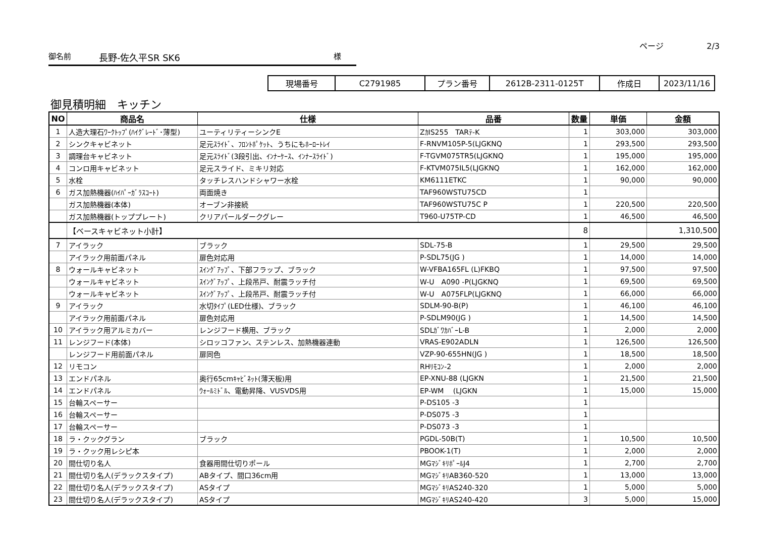ページ 2/3
御名前 長野-佐久平SR SK6 様
| 現場番号 | C2791985 | プラン番号 | 2612B-2311-0125T | 作成日 | 2023/11/16 |
御見積明細　キッチン
| NO | 商品名 | 仕様 | 品番 | 数量 | 単価 | 金額 |
| --- | --- | --- | --- | --- | --- | --- |
| 1 | 人造大理石ﾜｰｸﾄｯﾌﾟ(ﾊｲｸﾞﾚｰﾄﾞ･薄型) | ユーティリティーシンクE | ZｶIS255 TARﾃ-K | 1 | 303,000 | 303,000 |
| 2 | シンクキャビネット | 足元ｽﾗｲﾄﾞ、ﾌﾛﾝﾄﾎﾟｹｯﾄ、うちにもﾎｰﾛｰﾄﾚｲ | F-RNVM105P-5(LJGKNQ | 1 | 293,500 | 293,500 |
| 3 | 調理台キャビネット | 足元ｽﾗｲﾄﾞ(3段引出、ｲﾝﾅｰｹｰｽ、ｲﾝﾅｰｽﾗｲﾄﾞ) | F-TGVM075TR5(LJGKNQ | 1 | 195,000 | 195,000 |
| 4 | コンロ用キャビネット | 足元スライド、ミキリ対応 | F-KTVM075IL5(LJGKNQ | 1 | 162,000 | 162,000 |
| 5 | 水栓 | タッチレスハンドシャワー水栓 | KM6111ETKC | 1 | 90,000 | 90,000 |
| 6 | ガス加熱機器(ﾊｲﾊﾟｰｶﾞﾗｽｺｰﾄ) | 両面焼き | TAF960WSTU75CD | 1 | | |
| | ガス加熱機器(本体) | オーブン非接続 | TAF960WSTU75C P | 1 | 220,500 | 220,500 |
| | ガス加熱機器(トッププレート) | クリアパールダークグレー | T960-U75TP-CD | 1 | 46,500 | 46,500 |
| | 【ベースキャビネット小計】 | | | 8 | | 1,310,500 |
| 7 | アイラック | ブラック | SDL-75-B | 1 | 29,500 | 29,500 |
| | アイラック用前面パネル | 扉色対応用 | P-SDL75(JG ) | 1 | 14,000 | 14,000 |
| 8 | ウォールキャビネット | ｽｲﾝｸﾞｱｯﾌﾟ、下部フラップ、ブラック | W-VFBA165FL (L)FKBQ | 1 | 97,500 | 97,500 |
| | ウォールキャビネット | ｽｲﾝｸﾞｱｯﾌﾟ、上段吊戸、耐震ラッチ付 | W-U A090 -P(LJGKNQ | 1 | 69,500 | 69,500 |
| | ウォールキャビネット | ｽｲﾝｸﾞｱｯﾌﾟ、上段吊戸、耐震ラッチ付 | W-U A075FLP(LJGKNQ | 1 | 66,000 | 66,000 |
| 9 | アイラック | 水切ﾀｲﾌﾟ(LED仕様)、ブラック | SDLM-90-B(P) | 1 | 46,100 | 46,100 |
| | アイラック用前面パネル | 扉色対応用 | P-SDLM90(JG ) | 1 | 14,500 | 14,500 |
| 10 | アイラック用アルミカバー | レンジフード横用、ブラック | SDLｶﾞﾜｶﾊﾞｰL-B | 1 | 2,000 | 2,000 |
| 11 | レンジフード(本体) | シロッコファン、ステンレス、加熱機器連動 | VRAS-E902ADLN | 1 | 126,500 | 126,500 |
| | レンジフード用前面パネル | 扉同色 | VZP-90-655HN(JG ) | 1 | 18,500 | 18,500 |
| 12 | リモコン | | RHﾘﾓｺﾝ-2 | 1 | 2,000 | 2,000 |
| 13 | エンドパネル | 奥行65cmｷｬﾋﾞﾈｯﾄ(薄天板)用 | EP-XNU-88 (LJGKN | 1 | 21,500 | 21,500 |
| 14 | エンドパネル | ｳｫｰﾙﾐﾄﾞﾙ、電動昇降、VUSVDS用 | EP-WM (LJGKN | 1 | 15,000 | 15,000 |
| 15 | 台輪スペーサー | | P-DS105 -3 | 1 | | |
| 16 | 台輪スペーサー | | P-DS075 -3 | 1 | | |
| 17 | 台輪スペーサー | | P-DS073 -3 | 1 | | |
| 18 | ラ・クックグラン | ブラック | PGDL-50B(T) | 1 | 10,500 | 10,500 |
| 19 | ラ・クック用レシピ本 | | PBOOK-1(T) | 1 | 2,000 | 2,000 |
| 20 | 間仕切り名人 | 食器用間仕切りポール | MGﾏｼﾞｷﾘﾎﾟｰﾙJ4 | 1 | 2,700 | 2,700 |
| 21 | 間仕切り名人(デラックスタイプ) | ABタイプ、間口36cm用 | MGﾏｼﾞｷﾘAB360-520 | 1 | 13,000 | 13,000 |
| 22 | 間仕切り名人(デラックスタイプ) | ASタイプ | MGﾏｼﾞｷﾘAS240-320 | 1 | 5,000 | 5,000 |
| 23 | 間仕切り名人(デラックスタイプ) | ASタイプ | MGﾏｼﾞｷﾘAS240-420 | 3 | 5,000 | 15,000 |